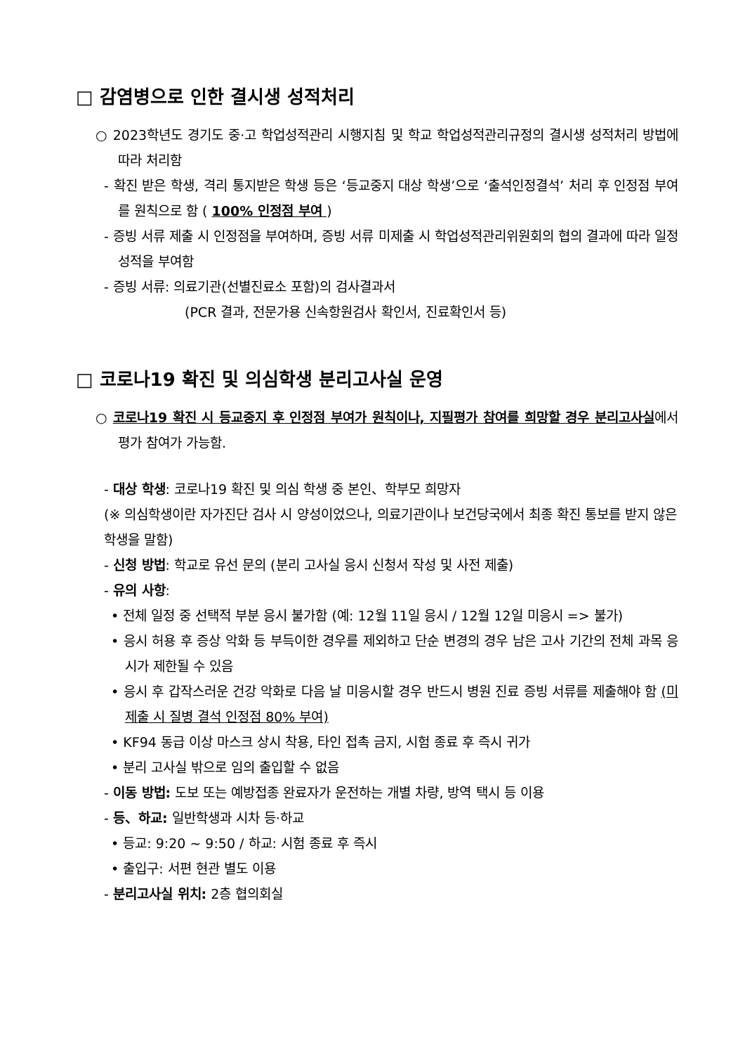□ 감염병으로 인한 결시생 성적처리
○ 2023학년도 경기도 중·고 학업성적관리 시행지침 및 학교 학업성적관리규정의 결시생 성적처리 방법에 따라 처리함
- 확진 받은 학생, 격리 통지받은 학생 등은 ‘등교중지 대상 학생’으로 ‘출석인정결석’ 처리 후 인정점 부여를 원칙으로 함 ( 100% 인정점 부여 )
- 증빙 서류 제출 시 인정점을 부여하며, 증빙 서류 미제출 시 학업성적관리위원회의 협의 결과에 따라 일정 성적을 부여함
- 증빙 서류: 의료기관(선별진료소 포함)의 검사결과서
(PCR 결과, 전문가용 신속항원검사 확인서, 진료확인서 등)
□ 코로나19 확진 및 의심학생 분리고사실 운영
○ 코로나19 확진 시 등교중지 후 인정점 부여가 원칙이나, 지필평가 참여를 희망할 경우 분리고사실에서 평가 참여가 가능함.
- 대상 학생: 코로나19 확진 및 의심 학생 중 본인、학부모 희망자
(※ 의심학생이란 자가진단 검사 시 양성이었으나, 의료기관이나 보건당국에서 최종 확진 통보를 받지 않은 학생을 말함)
- 신청 방법: 학교로 유선 문의 (분리 고사실 응시 신청서 작성 및 사전 제출)
- 유의 사항:
• 전체 일정 중 선택적 부분 응시 불가함 (예: 12월 11일 응시 / 12월 12일 미응시 => 불가)
• 응시 허용 후 증상 악화 등 부득이한 경우를 제외하고 단순 변경의 경우 남은 고사 기간의 전체 과목 응시가 제한될 수 있음
• 응시 후 갑작스러운 건강 악화로 다음 날 미응시할 경우 반드시 병원 진료 증빙 서류를 제출해야 함 (미제출 시 질병 결석 인정점 80% 부여)
• KF94 동급 이상 마스크 상시 착용, 타인 접촉 금지, 시험 종료 후 즉시 귀가
• 분리 고사실 밖으로 임의 출입할 수 없음
- 이동 방법: 도보 또는 예방접종 완료자가 운전하는 개별 차량, 방역 택시 등 이용
- 등、하교: 일반학생과 시차 등·하교
• 등교: 9:20 ~ 9:50 / 하교: 시험 종료 후 즉시
• 출입구: 서편 현관 별도 이용
- 분리고사실 위치: 2층 협의회실